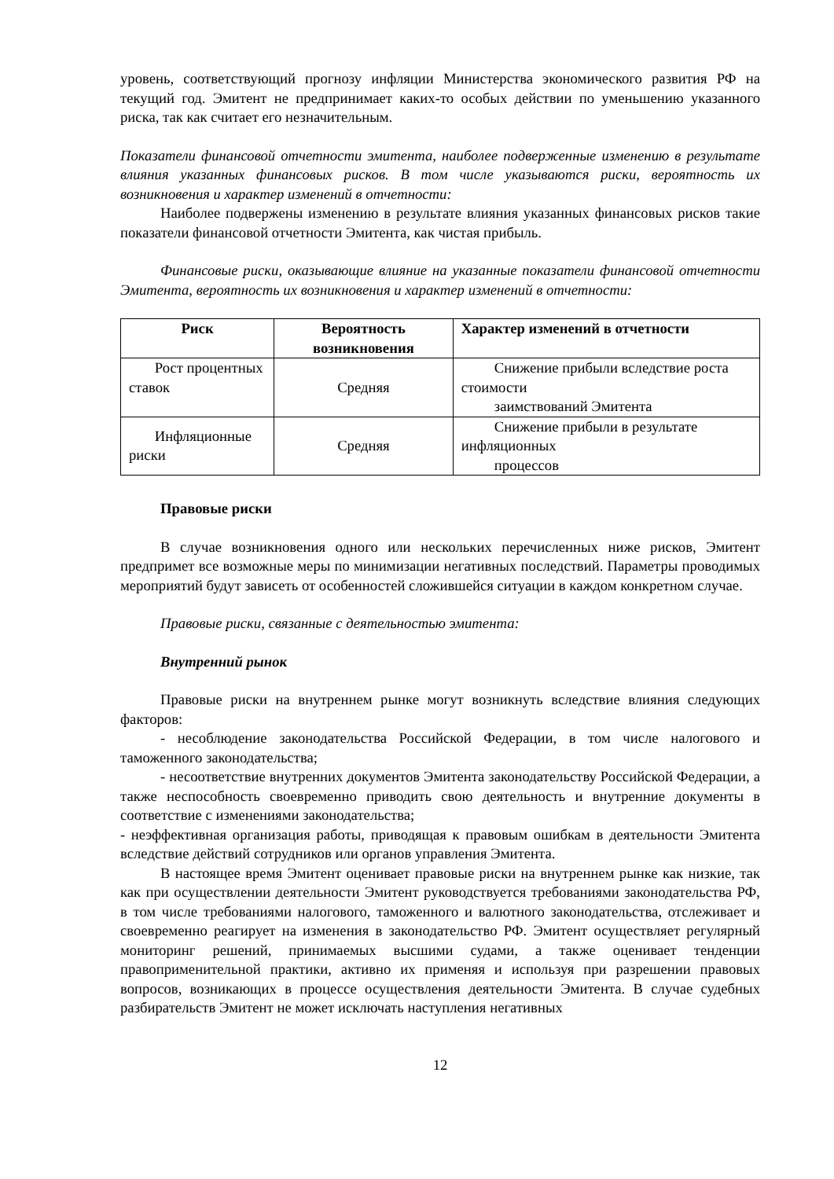уровень, соответствующий прогнозу инфляции Министерства экономического развития РФ на текущий год. Эмитент не предпринимает каких-то особых действии по уменьшению указанного риска, так как считает его незначительным.
Показатели финансовой отчетности эмитента, наиболее подверженные изменению в результате влияния указанных финансовых рисков. В том числе указываются риски, вероятность их возникновения и характер изменений в отчетности:
Наиболее подвержены изменению в результате влияния указанных финансовых рисков такие показатели финансовой отчетности Эмитента, как чистая прибыль.
Финансовые риски, оказывающие влияние на указанные показатели финансовой отчетности Эмитента, вероятность их возникновения и характер изменений в отчетности:
| Риск | Вероятность возникновения | Характер изменений в отчетности |
| --- | --- | --- |
| Рост процентных ставок | Средняя | Снижение прибыли вследствие роста стоимости заимствований Эмитента |
| Инфляционные риски | Средняя | Снижение прибыли в результате инфляционных процессов |
Правовые риски
В случае возникновения одного или нескольких перечисленных ниже рисков, Эмитент предпримет все возможные меры по минимизации негативных последствий. Параметры проводимых мероприятий будут зависеть от особенностей сложившейся ситуации в каждом конкретном случае.
Правовые риски, связанные с деятельностью эмитента:
Внутренний рынок
Правовые риски на внутреннем рынке могут возникнуть вследствие влияния следующих факторов:
- несоблюдение законодательства Российской Федерации, в том числе налогового и таможенного законодательства;
- несоответствие внутренних документов Эмитента законодательству Российской Федерации, а также неспособность своевременно приводить свою деятельность и внутренние документы в соответствие с изменениями законодательства;
- неэффективная организация работы, приводящая к правовым ошибкам в деятельности Эмитента вследствие действий сотрудников или органов управления Эмитента.
В настоящее время Эмитент оценивает правовые риски на внутреннем рынке как низкие, так как при осуществлении деятельности Эмитент руководствуется требованиями законодательства РФ, в том числе требованиями налогового, таможенного и валютного законодательства, отслеживает и своевременно реагирует на изменения в законодательство РФ. Эмитент осуществляет регулярный мониторинг решений, принимаемых высшими судами, а также оценивает тенденции правоприменительной практики, активно их применяя и используя при разрешении правовых вопросов, возникающих в процессе осуществления деятельности Эмитента. В случае судебных разбирательств Эмитент не может исключать наступления негативных
12